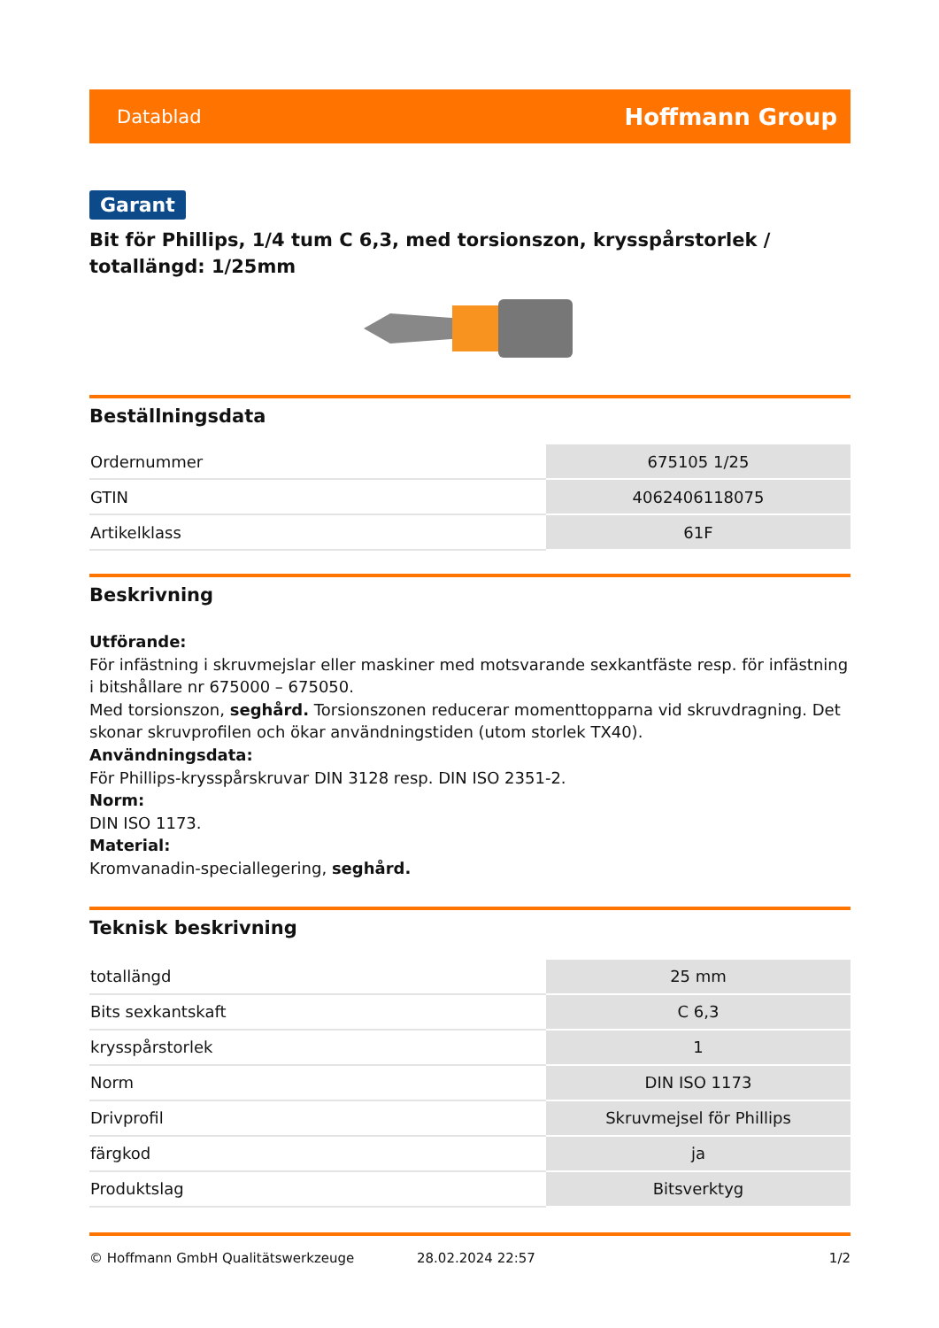Datablad Hoffmann Group
Garant
Bit för Phillips, 1/4 tum C 6,3, med torsionszon, krysspårstorlek / totallängd: 1/25mm
Beställningsdata
| Ordernummer | 675105 1/25 |
| GTIN | 4062406118075 |
| Artikelklass | 61F |
Beskrivning
Utförande:
För infästning i skruvmejslar eller maskiner med motsvarande sexkantfäste resp. för infästning i bitshållare nr 675000 – 675050.
Med torsionszon, seghård. Torsionszonen reducerar momenttopparna vid skruvdragning. Det skonar skruvprofilen och ökar användningstiden (utom storlek TX40).
Användningsdata:
För Phillips-krysspårskruvar DIN 3128 resp. DIN ISO 2351-2.
Norm:
DIN ISO 1173.
Material:
Kromvanadin-speciallegering, seghård.
Teknisk beskrivning
| totallängd | 25 mm |
| Bits sexkantskaft | C 6,3 |
| krysspårstorlek | 1 |
| Norm | DIN ISO 1173 |
| Drivprofil | Skruvmejsel för Phillips |
| färgkod | ja |
| Produktslag | Bitsverktyg |
© Hoffmann GmbH Qualitätswerkzeuge 28.02.2024 22:57 1/2